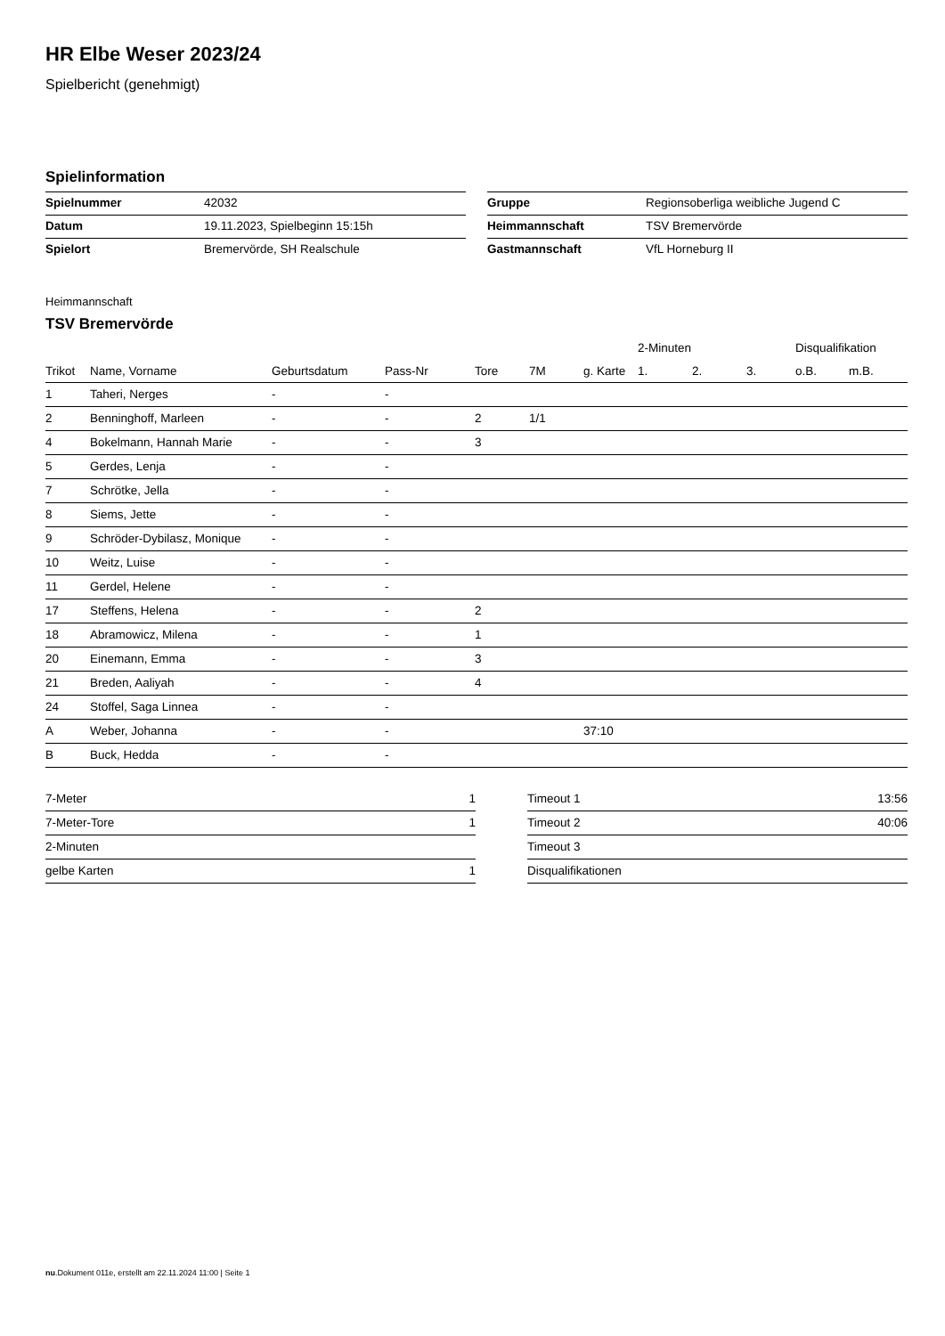HR Elbe Weser 2023/24
Spielbericht (genehmigt)
Spielinformation
| Spielnummer | 42032 |
| Datum | 19.11.2023, Spielbeginn 15:15h |
| Spielort | Bremervörde, SH Realschule |
| Gruppe | Regionsoberliga weibliche Jugend C |
| Heimmannschaft | TSV Bremervörde |
| Gastmannschaft | VfL Horneburg II |
Heimmannschaft
TSV Bremervörde
| | | | | | | | 2-Minuten | | | Disqualifikation | |
| --- | --- | --- | --- | --- | --- | --- | --- | --- | --- | --- | --- |
| Trikot | Name, Vorname | Geburtsdatum | Pass-Nr | Tore | 7M | g. Karte | 1. | 2. | 3. | o.B. | m.B. |
| 1 | Taheri, Nerges | - | - | | | | | | | | |
| 2 | Benninghoff, Marleen | - | - | 2 | 1/1 | | | | | | |
| 4 | Bokelmann, Hannah Marie | - | - | 3 | | | | | | | |
| 5 | Gerdes, Lenja | - | - | | | | | | | | |
| 7 | Schrötke, Jella | - | - | | | | | | | | |
| 8 | Siems, Jette | - | - | | | | | | | | |
| 9 | Schröder-Dybilasz, Monique | - | - | | | | | | | | |
| 10 | Weitz, Luise | - | - | | | | | | | | |
| 11 | Gerdel, Helene | - | - | | | | | | | | |
| 17 | Steffens, Helena | - | - | 2 | | | | | | | |
| 18 | Abramowicz, Milena | - | - | 1 | | | | | | | |
| 20 | Einemann, Emma | - | - | 3 | | | | | | | |
| 21 | Breden, Aaliyah | - | - | 4 | | | | | | | |
| 24 | Stoffel, Saga Linnea | - | - | | | | | | | | |
| A | Weber, Johanna | - | - | | | 37:10 | | | | | |
| B | Buck, Hedda | - | - | | | | | | | | |
| 7-Meter | 1 |
| 7-Meter-Tore | 1 |
| 2-Minuten | |
| gelbe Karten | 1 |
| Timeout 1 | 13:56 |
| Timeout 2 | 40:06 |
| Timeout 3 | |
| Disqualifikationen | |
nu.Dokument 011e, erstellt am 22.11.2024 11:00 | Seite 1